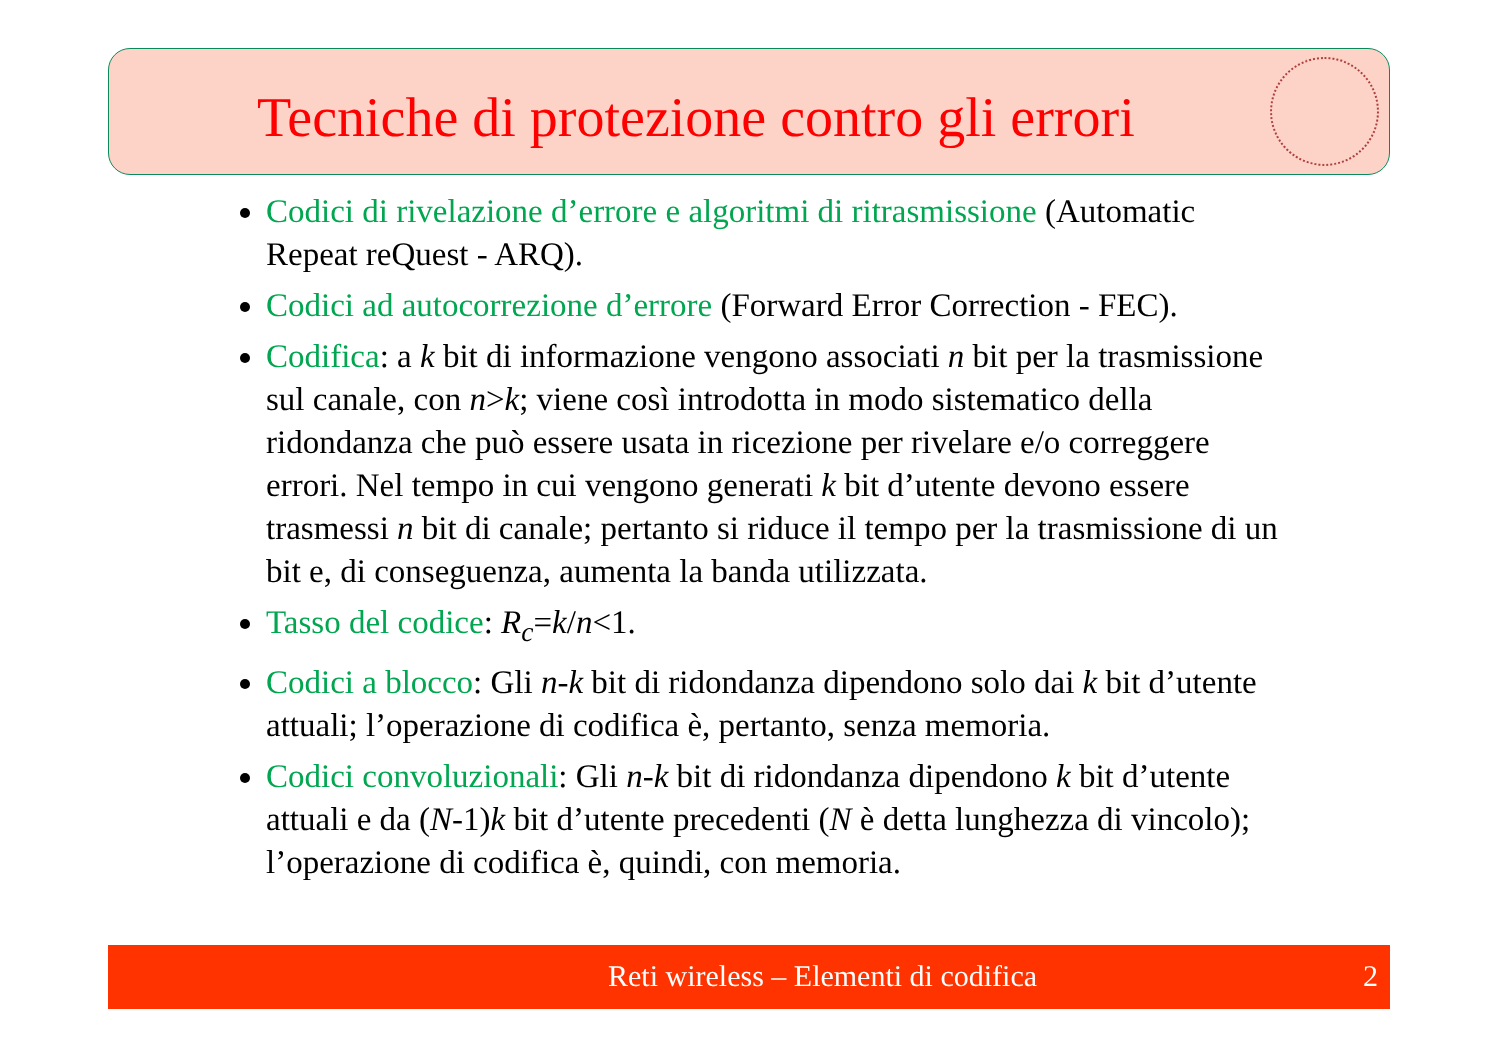Tecniche di protezione contro gli errori
Codici di rivelazione d’errore e algoritmi di ritrasmissione (Automatic Repeat reQuest - ARQ).
Codici ad autocorrezione d’errore (Forward Error Correction - FEC).
Codifica: a k bit di informazione vengono associati n bit per la trasmissione sul canale, con n>k; viene così introdotta in modo sistematico della ridondanza che può essere usata in ricezione per rivelare e/o correggere errori. Nel tempo in cui vengono generati k bit d’utente devono essere trasmessi n bit di canale; pertanto si riduce il tempo per la trasmissione di un bit e, di conseguenza, aumenta la banda utilizzata.
Tasso del codice: R<sub>c</sub>=k/n<1.
Codici a blocco: Gli n-k bit di ridondanza dipendono solo dai k bit d’utente attuali; l’operazione di codifica è, pertanto, senza memoria.
Codici convoluzionali: Gli n-k bit di ridondanza dipendono k bit d’utente attuali e da (N-1)k bit d’utente precedenti (N è detta lunghezza di vincolo); l’operazione di codifica è, quindi, con memoria.
Reti wireless – Elementi di codifica 2